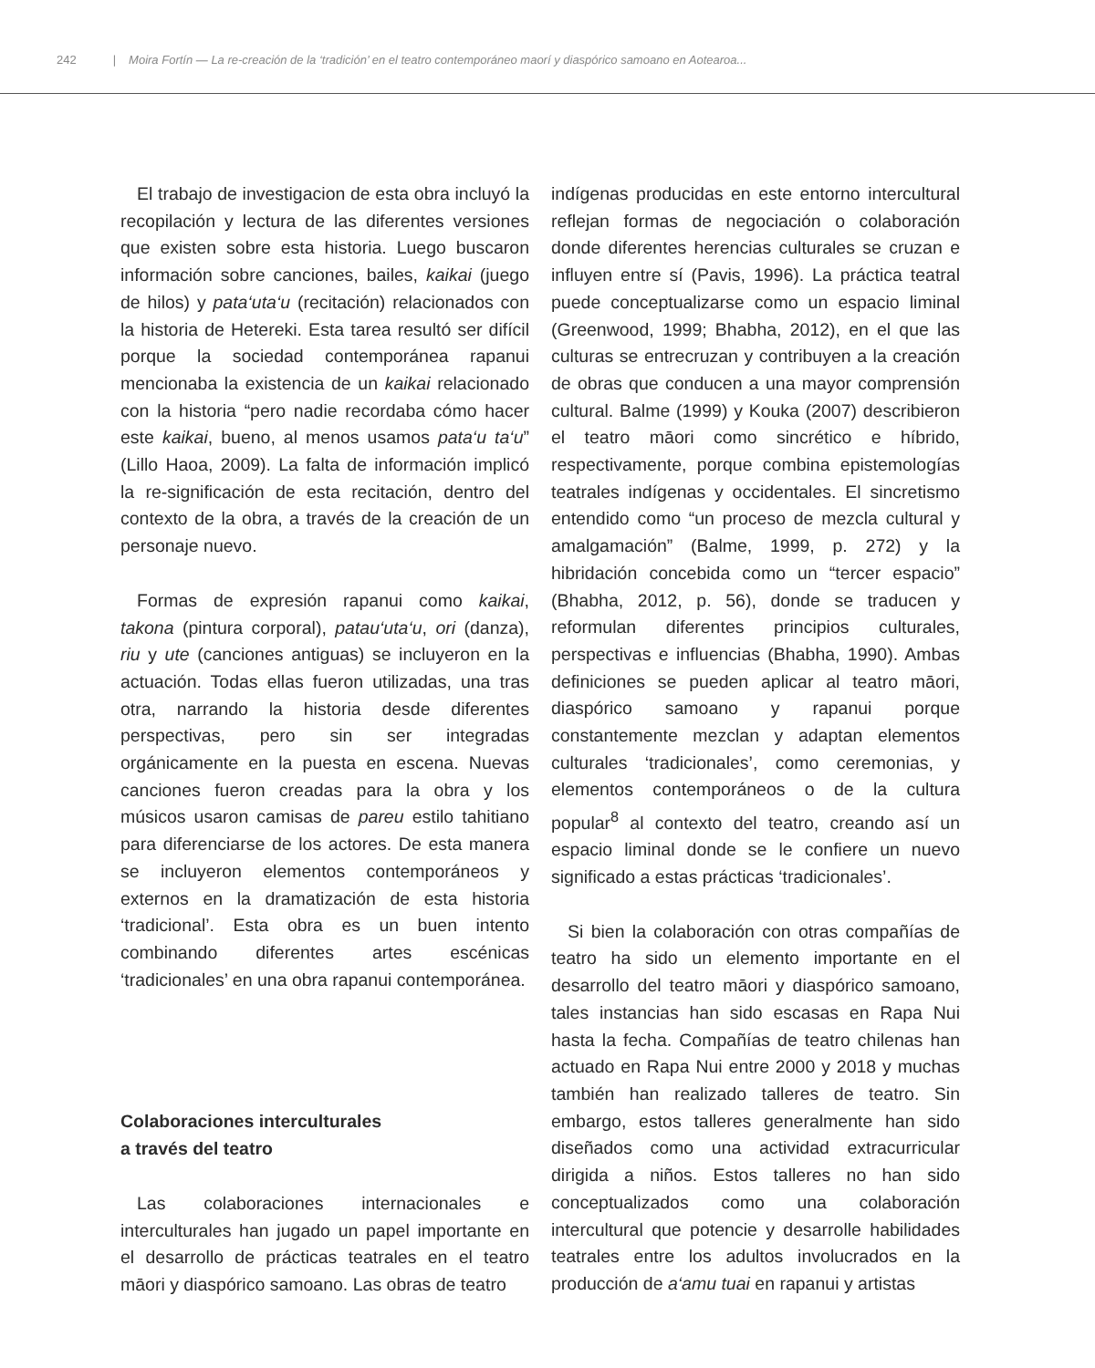242 | Moira Fortín — La re-creación de la ‘tradición’ en el teatro contemporáneo maorí y diaspórico samoano en Aotearoa...
El trabajo de investigacion de esta obra incluyó la recopilación y lectura de las diferentes versiones que existen sobre esta historia. Luego buscaron información sobre canciones, bailes, kaikai (juego de hilos) y pata‘uta‘u (recitación) relacionados con la historia de Hetereki. Esta tarea resultó ser difícil porque la sociedad contemporánea rapanui mencionaba la existencia de un kaikai relacionado con la historia “pero nadie recordaba cómo hacer este kaikai, bueno, al menos usamos pata‘u ta‘u” (Lillo Haoa, 2009). La falta de información implicó la re-significación de esta recitación, dentro del contexto de la obra, a través de la creación de un personaje nuevo.
Formas de expresión rapanui como kaikai, takona (pintura corporal), patau‘uta‘u, ori (danza), riu y ute (canciones antiguas) se incluyeron en la actuación. Todas ellas fueron utilizadas, una tras otra, narrando la historia desde diferentes perspectivas, pero sin ser integradas orgánicamente en la puesta en escena. Nuevas canciones fueron creadas para la obra y los músicos usaron camisas de pareu estilo tahitiano para diferenciarse de los actores. De esta manera se incluyeron elementos contemporáneos y externos en la dramatización de esta historia ‘tradicional’. Esta obra es un buen intento combinando diferentes artes escénicas ‘tradicionales’ en una obra rapanui contemporánea.
Colaboraciones interculturales
a través del teatro
Las colaboraciones internacionales e interculturales han jugado un papel importante en el desarrollo de prácticas teatrales en el teatro māori y diaspórico samoano. Las obras de teatro
indígenas producidas en este entorno intercultural reflejan formas de negociación o colaboración donde diferentes herencias culturales se cruzan e influyen entre sí (Pavis, 1996). La práctica teatral puede conceptualizarse como un espacio liminal (Greenwood, 1999; Bhabha, 2012), en el que las culturas se entrecruzan y contribuyen a la creación de obras que conducen a una mayor comprensión cultural. Balme (1999) y Kouka (2007) describieron el teatro māori como sincrético e híbrido, respectivamente, porque combina epistemologías teatrales indígenas y occidentales. El sincretismo entendido como “un proceso de mezcla cultural y amalgamación” (Balme, 1999, p. 272) y la hibridación concebida como un “tercer espacio” (Bhabha, 2012, p. 56), donde se traducen y reformulan diferentes principios culturales, perspectivas e influencias (Bhabha, 1990). Ambas definiciones se pueden aplicar al teatro māori, diaspórico samoano y rapanui porque constantemente mezclan y adaptan elementos culturales ‘tradicionales’, como ceremonias, y elementos contemporáneos o de la cultura popular<sup>8</sup> al contexto del teatro, creando así un espacio liminal donde se le confiere un nuevo significado a estas prácticas ‘tradicionales’.
Si bien la colaboración con otras compañías de teatro ha sido un elemento importante en el desarrollo del teatro māori y diaspórico samoano, tales instancias han sido escasas en Rapa Nui hasta la fecha. Compañías de teatro chilenas han actuado en Rapa Nui entre 2000 y 2018 y muchas también han realizado talleres de teatro. Sin embargo, estos talleres generalmente han sido diseñados como una actividad extracurricular dirigida a niños. Estos talleres no han sido conceptualizados como una colaboración intercultural que potencie y desarrolle habilidades teatrales entre los adultos involucrados en la producción de a‘amu tuai en rapanui y artistas